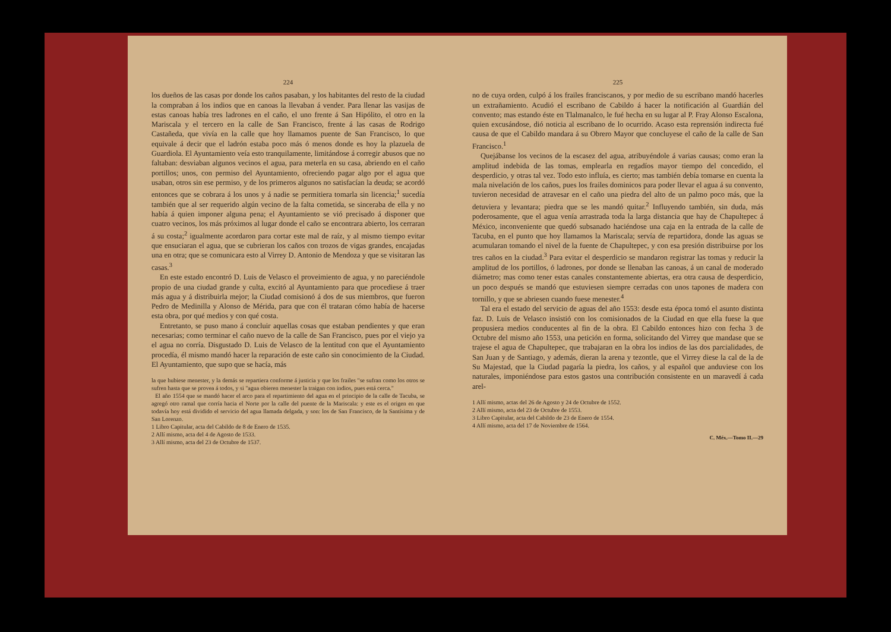224
los dueños de las casas por donde los caños pasaban, y los habitantes del resto de la ciudad la compraban á los indios que en canoas la llevaban á vender. Para llenar las vasijas de estas canoas había tres ladrones en el caño, el uno frente á San Hipólito, el otro en la Mariscala y el tercero en la calle de San Francisco, frente á las casas de Rodrigo Castañeda, que vivía en la calle que hoy llamamos puente de San Francisco, lo que equivale á decir que el ladrón estaba poco más ó menos donde es hoy la plazuela de Guardiola. El Ayuntamiento veía esto tranquilamente, limitándose á corregir abusos que no faltaban: desviaban algunos vecinos el agua, para meterla en su casa, abriendo en el caño portillos; unos, con permiso del Ayuntamiento, ofreciendo pagar algo por el agua que usaban, otros sin ese permiso, y de los primeros algunos no satisfacían la deuda; se acordó entonces que se cobrara á los unos y á nadie se permitiera tomarla sin licencia;<sup>1</sup> sucedía también que al ser requerido algún vecino de la falta cometida, se sinceraba de ella y no había á quien imponer alguna pena; el Ayuntamiento se vió precisado á disponer que cuatro vecinos, los más próximos al lugar donde el caño se encontrara abierto, los cerraran á su costa;<sup>2</sup> igualmente acordaron para cortar este mal de raíz, y al mismo tiempo evitar que ensuciaran el agua, que se cubrieran los caños con trozos de vigas grandes, encajadas una en otra; que se comunicara esto al Virrey D. Antonio de Mendoza y que se visitaran las casas.<sup>3</sup>
En este estado encontró D. Luis de Velasco el proveimiento de agua, y no pareciéndole propio de una ciudad grande y culta, excitó al Ayuntamiento para que procediese á traer más agua y á distribuirla mejor; la Ciudad comisionó á dos de sus miembros, que fueron Pedro de Medinilla y Alonso de Mérida, para que con él trataran cómo había de hacerse esta obra, por qué medios y con qué costa.
Entretanto, se puso mano á concluir aquellas cosas que estaban pendientes y que eran necesarias; como terminar el caño nuevo de la calle de San Francisco, pues por el viejo ya el agua no corría. Disgustado D. Luis de Velasco de la lentitud con que el Ayuntamiento procedía, él mismo mandó hacer la reparación de este caño sin conocimiento de la Ciudad. El Ayuntamiento, que supo que se hacía, más
la que hubiese menester, y la demás se repartiera conforme á justicia y que los frailes "se sufran como los otros se sufren hasta que se provea á todos, y si "agua obieren menester la traigan con indios, pues está cerca."
El año 1554 que se mandó hacer el arco para el repartimiento del agua en el principio de la calle de Tacuba, se agregó otro ramal que corría hacia el Norte por la calle del puente de la Mariscala: y este es el origen en que todavía hoy está dividido el servicio del agua llamada delgada, y son: los de San Francisco, de la Santísima y de San Lorenzo.
1 Libro Capitular, acta del Cabildo de 8 de Enero de 1535.
2 Allí mismo, acta del 4 de Agosto de 1533.
3 Allí mismo, acta del 23 de Octubre de 1537.
225
no de cuya orden, culpó á los frailes franciscanos, y por medio de su escribano mandó hacerles un extrañamiento. Acudió el escribano de Cabildo á hacer la notificación al Guardián del convento; mas estando éste en Tlalmanalco, le fué hecha en su lugar al P. Fray Alonso Escalona, quien excusándose, dió noticia al escribano de lo ocurrido. Acaso esta reprensión indirecta fué causa de que el Cabildo mandara á su Obrero Mayor que concluyese el caño de la calle de San Francisco.<sup>1</sup>
Quejábanse los vecinos de la escasez del agua, atribuyéndole á varias causas; como eran la amplitud indebida de las tomas, emplearla en regadíos mayor tiempo del concedido, el desperdicio, y otras tal vez. Todo esto influía, es cierto; mas también debía tomarse en cuenta la mala nivelación de los caños, pues los frailes dominicos para poder llevar el agua á su convento, tuvieron necesidad de atravesar en el caño una piedra del alto de un palmo poco más, que la detuviera y levantara; piedra que se les mandó quitar.<sup>2</sup> Influyendo también, sin duda, más poderosamente, que el agua venía arrastrada toda la larga distancia que hay de Chapultepec á México, inconveniente que quedó subsanado haciéndose una caja en la entrada de la calle de Tacuba, en el punto que hoy llamamos la Mariscala; servía de repartidora, donde las aguas se acumularan tomando el nivel de la fuente de Chapultepec, y con esa presión distribuirse por los tres caños en la ciudad.<sup>3</sup> Para evitar el desperdicio se mandaron registrar las tomas y reducir la amplitud de los portillos, ó ladrones, por donde se llenaban las canoas, á un canal de moderado diámetro; mas como tener estas canales constantemente abiertas, era otra causa de desperdicio, un poco después se mandó que estuviesen siempre cerradas con unos tapones de madera con tornillo, y que se abriesen cuando fuese menester.<sup>4</sup>
Tal era el estado del servicio de aguas del año 1553: desde esta época tomó el asunto distinta faz. D. Luis de Velasco insistió con los comisionados de la Ciudad en que ella fuese la que propusiera medios conducentes al fin de la obra. El Cabildo entonces hizo con fecha 3 de Octubre del mismo año 1553, una petición en forma, solicitando del Virrey que mandase que se trajese el agua de Chapultepec, que trabajaran en la obra los indios de las dos parcialidades, de San Juan y de Santiago, y además, dieran la arena y tezontle, que el Virrey diese la cal de la de Su Majestad, que la Ciudad pagaría la piedra, los caños, y al español que anduviese con los naturales, imponiéndose para estos gastos una contribución consistente en un maravedí á cada arel-
1 Allí mismo, actas del 26 de Agosto y 24 de Octubre de 1552.
2 Allí mismo, acta del 23 de Octubre de 1553.
3 Libro Capitular, acta del Cabildo de 23 de Enero de 1554.
4 Allí mismo, acta del 17 de Noviembre de 1564.
C. Méx.—Tomo II.—29